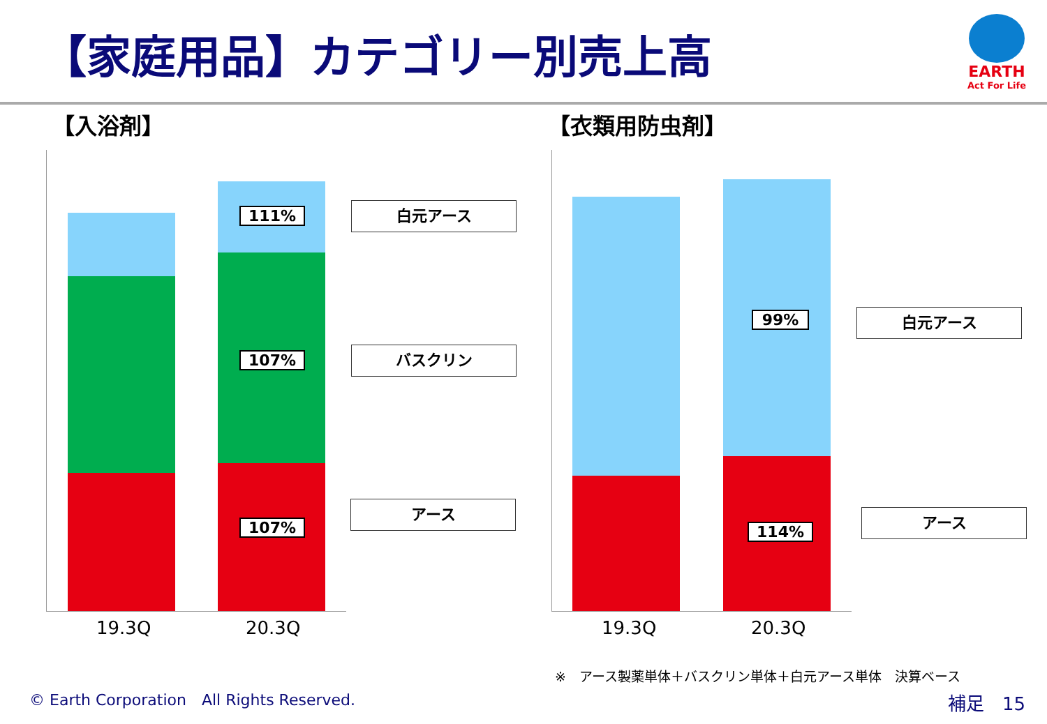【家庭用品】カテゴリー別売上高
EARTH
Act For Life
【入浴剤】 【衣類用防虫剤】
111%
107%
107%
白元アース
バスクリン
アース
19.3Q 20.3Q
99%
114%
白元アース
アース
19.3Q 20.3Q
※　アース製薬単体＋バスクリン単体＋白元アース単体　決算ベース
© Earth Corporation　All Rights Reserved.
補足　15